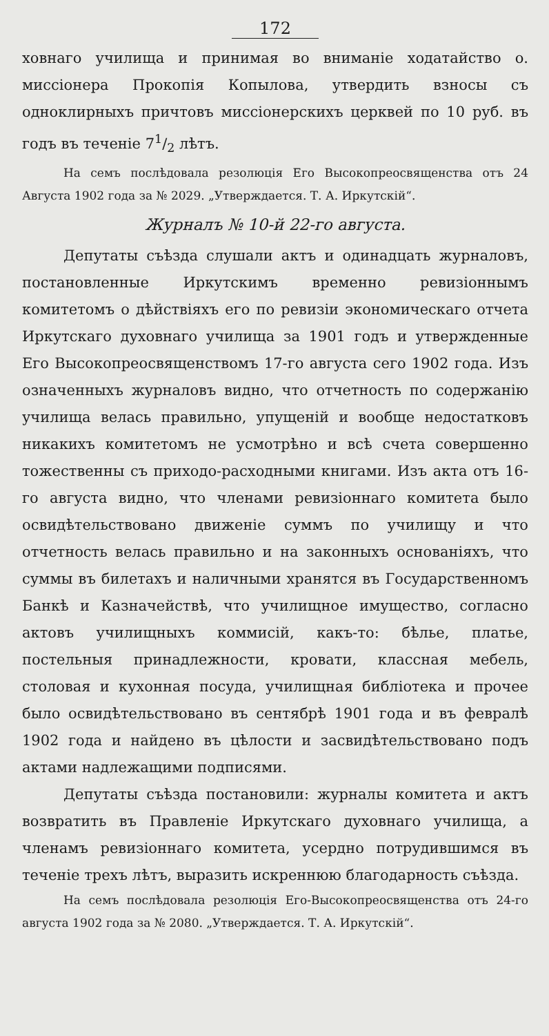172
ховнаго училища и принимая во вниманіе ходатайство о. миссіонера Прокопія Копылова, утвердить взносы съ одноклирныхъ причтовъ миссіонерскихъ церквей по 10 руб. въ годъ въ теченіе 71/2 лѣтъ.
На семъ послѣдовала резолюція Его Высокопреосвященства отъ 24 Августа 1902 года за № 2029. „Утверждается. Т. А. Иркутскій“.
Журналъ № 10-й 22-го августа.
Депутаты съѣзда слушали актъ и одинадцать журналовъ, постановленные Иркутскимъ временно ревизіоннымъ комитетомъ о дѣйствіяхъ его по ревизіи экономическаго отчета Иркутскаго духовнаго училища за 1901 годъ и утвержденные Его Высокопреосвященствомъ 17-го августа сего 1902 года. Изъ означенныхъ журналовъ видно, что отчетность по содержанію училища велась правильно, упущеній и вообще недостатковъ никакихъ комитетомъ не усмотрѣно и всѣ счета совершенно тожественны съ приходо-расходными книгами. Изъ акта отъ 16-го августа видно, что членами ревизіоннаго комитета было освидѣтельствовано движеніе суммъ по училищу и что отчетность велась правильно и на законныхъ основаніяхъ, что суммы въ билетахъ и наличными хранятся въ Государственномъ Банкѣ и Казначействѣ, что училищное имущество, согласно актовъ училищныхъ коммисій, какъ-то: бѣлье, платье, постельныя принадлежности, кровати, классная мебель, столовая и кухонная посуда, училищная библіотека и прочее было освидѣтельствовано въ сентябрѣ 1901 года и въ февралѣ 1902 года и найдено въ цѣлости и засвидѣтельствовано подъ актами надлежащими подписями.
Депутаты съѣзда постановили: журналы комитета и актъ возвратить въ Правленіе Иркутскаго духовнаго училища, а членамъ ревизіоннаго комитета, усердно потрудившимся въ теченіе трехъ лѣтъ, выразить искреннюю благодарность съѣзда.
На семъ послѣдовала резолюція Его-Высокопреосвященства отъ 24-го августа 1902 года за № 2080. „Утверждается. Т. А. Иркутскій“.